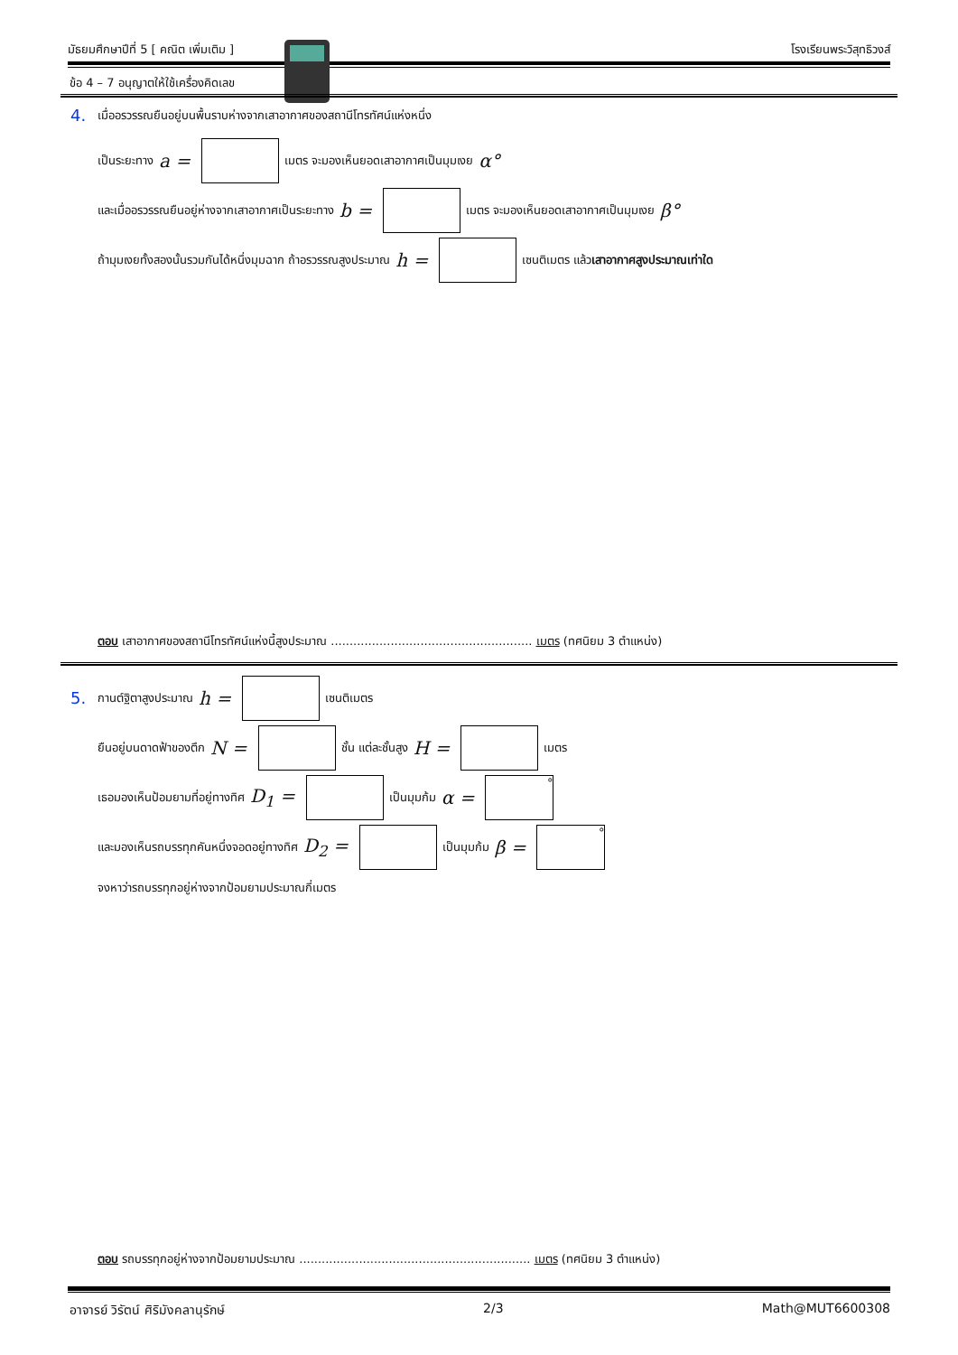มัธยมศึกษาปีที่ 5 [ คณิต เพิ่มเติม ] โรงเรียนพระวิสุทธิวงส์
ข้อ 4 – 7 อนุญาตให้ใช้เครื่องคิดเลข
4. เมื่ออรวรรณยืนอยู่บนพื้นราบห่างจากเสาอากาศของสถานีโทรทัศน์แห่งหนึ่ง
เป็นระยะทาง a = เมตร จะมองเห็นยอดเสาอากาศเป็นมุมเงย α°
และเมื่ออรวรรณยืนอยู่ห่างจากเสาอากาศเป็นระยะทาง b = เมตร จะมองเห็นยอดเสาอากาศเป็นมุมเงย β°
ถ้ามุมเงยทั้งสองนั้นรวมกันได้หนึ่งมุมฉาก ถ้าอรวรรณสูงประมาณ h = เซนติเมตร แล้ว เสาอากาศสูงประมาณเท่าใด
ตอบ เสาอากาศของสถานีโทรทัศน์แห่งนี้สูงประมาณ ...................................................... เมตร (ทศนิยม 3 ตำแหน่ง)
5. กานต์ฐิตาสูงประมาณ h = เซนติเมตร
ยืนอยู่บนดาดฟ้าของตึก N = ชั้น แต่ละชั้นสูง H = เมตร
เธอมองเห็นป้อมยามที่อยู่ทางทิศ D<sub>1</sub> = เป็นมุมก้ม α = °
และมองเห็นรถบรรทุกคันหนึ่งจอดอยู่ทางทิศ D<sub>2</sub> = เป็นมุมก้ม β = °
จงหาว่ารถบรรทุกอยู่ห่างจากป้อมยามประมาณกี่เมตร
ตอบ รถบรรทุกอยู่ห่างจากป้อมยามประมาณ .............................................................. เมตร (ทศนิยม 3 ตำแหน่ง)
อาจารย์ วิรัตน์ ศิริมังคลานุรักษ์ 2/3 Math@MUT6600308